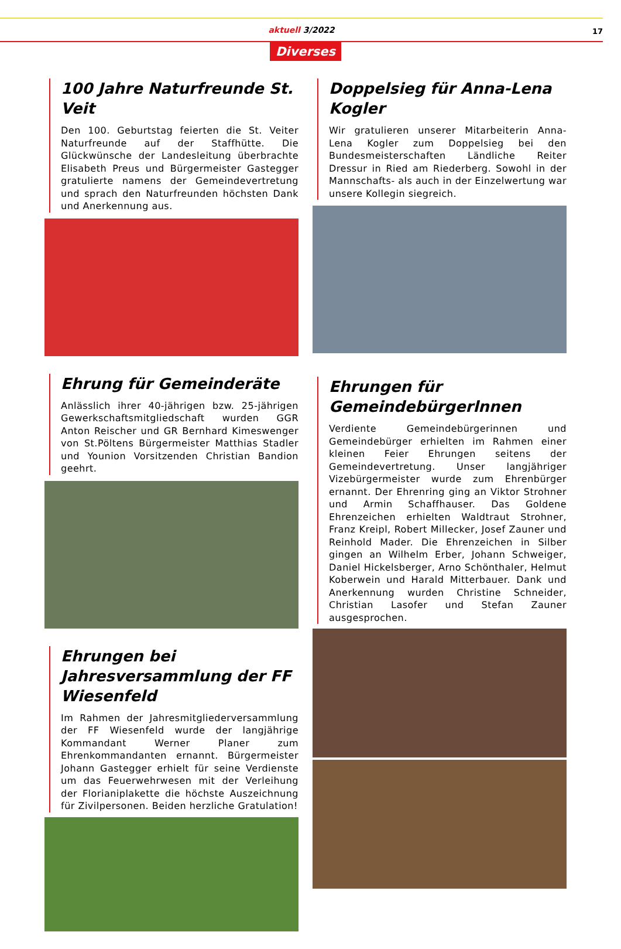aktuell 3/2022
17
Diverses
100 Jahre Naturfreunde St. Veit
Den 100. Geburtstag feierten die St. Veiter Naturfreunde auf der Staffhütte. Die Glückwünsche der Landesleitung überbrachte Elisabeth Preus und Bürgermeister Gastegger gratulierte namens der Gemeindevertretung und sprach den Naturfreunden höchsten Dank und Anerkennung aus.
Ehrung für Gemeinderäte
Anlässlich ihrer 40-jährigen bzw. 25-jährigen Gewerkschaftsmitgliedschaft wurden GGR Anton Reischer und GR Bernhard Kimeswenger von St.Pöltens Bürgermeister Matthias Stadler und Younion Vorsitzenden Christian Bandion geehrt.
Ehrungen bei Jahresversammlung der FF Wiesenfeld
Im Rahmen der Jahresmitgliederversammlung der FF Wiesenfeld wurde der langjährige Kommandant Werner Planer zum Ehrenkommandanten ernannt. Bürgermeister Johann Gastegger erhielt für seine Verdienste um das Feuerwehrwesen mit der Verleihung der Florianiplakette die höchste Auszeichnung für Zivilpersonen. Beiden herzliche Gratulation!
Doppelsieg für Anna-Lena Kogler
Wir gratulieren unserer Mitarbeiterin Anna-Lena Kogler zum Doppelsieg bei den Bundesmeisterschaften Ländliche Reiter Dressur in Ried am Riederberg. Sowohl in der Mannschafts- als auch in der Einzelwertung war unsere Kollegin siegreich.
Ehrungen für Gemeindebürgerlnnen
Verdiente Gemeindebürgerinnen und Gemeindebürger erhielten im Rahmen einer kleinen Feier Ehrungen seitens der Gemeindevertretung. Unser langjähriger Vizebürgermeister wurde zum Ehrenbürger ernannt. Der Ehrenring ging an Viktor Strohner und Armin Schaffhauser. Das Goldene Ehrenzeichen erhielten Waldtraut Strohner, Franz Kreipl, Robert Millecker, Josef Zauner und Reinhold Mader. Die Ehrenzeichen in Silber gingen an Wilhelm Erber, Johann Schweiger, Daniel Hickelsberger, Arno Schönthaler, Helmut Koberwein und Harald Mitterbauer. Dank und Anerkennung wurden Christine Schneider, Christian Lasofer und Stefan Zauner ausgesprochen.